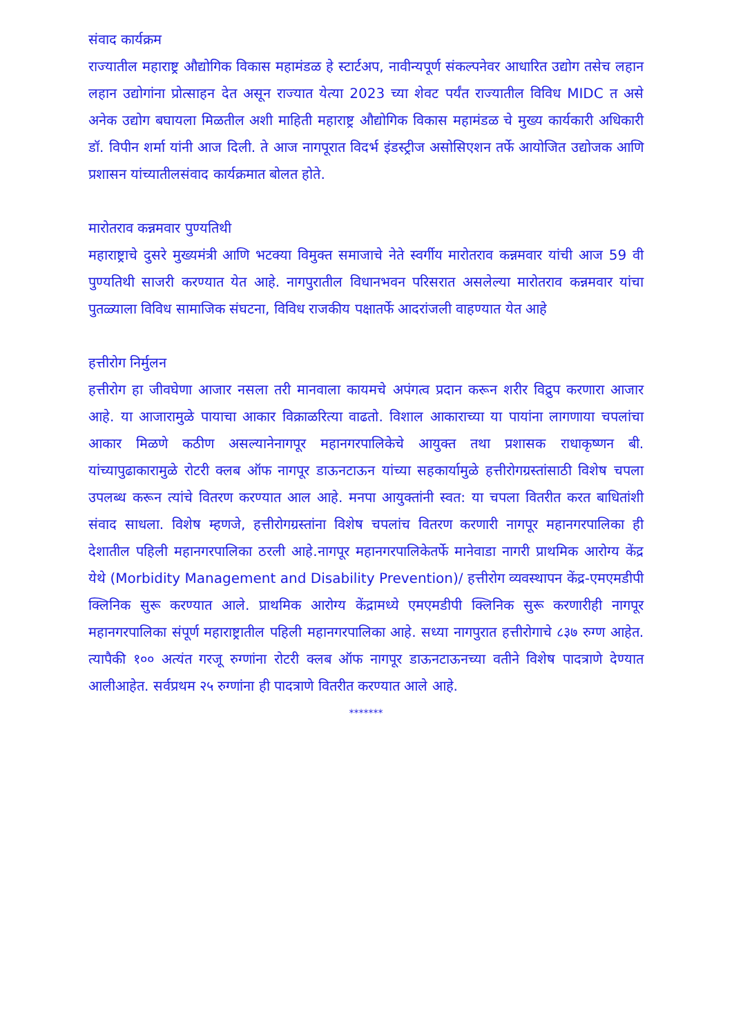संवाद कार्यक्रम
राज्यातील महाराष्ट्र औद्योगिक विकास महामंडळ हे स्टार्टअप, नावीन्यपूर्ण संकल्पनेवर आधारित उद्योग तसेच लहान लहान उद्योगांना प्रोत्साहन देत असून राज्यात येत्या 2023 च्या शेवट पर्यंत राज्यातील विविध MIDC त असे अनेक उद्योग बघायला मिळतील अशी माहिती महाराष्ट्र औद्योगिक विकास महामंडळ चे मुख्य कार्यकारी अधिकारी डॉ. विपीन शर्मा यांनी आज दिली. ते आज नागपूरात विदर्भ इंडस्ट्रीज असोसिएशन तर्फे आयोजित उद्योजक आणि प्रशासन यांच्यातीलसंवाद कार्यक्रमात बोलत होते.
मारोतराव कन्नमवार पुण्यतिथी
महाराष्ट्राचे दुसरे मुख्यमंत्री आणि भटक्या विमुक्त समाजाचे नेते स्वर्गीय मारोतराव कन्नमवार यांची आज 59 वी पुण्यतिथी साजरी करण्यात येत आहे. नागपुरातील विधानभवन परिसरात असलेल्या मारोतराव कन्नमवार यांचा पुतळ्याला विविध सामाजिक संघटना, विविध राजकीय पक्षातर्फे आदरांजली वाहण्यात येत आहे
हत्तीरोग निर्मुलन
हत्तीरोग हा जीवघेणा आजार नसला तरी मानवाला कायमचे अपंगत्व प्रदान करून शरीर विद्रुप करणारा आजार आहे. या आजारामुळे पायाचा आकार विक्राळरित्या वाढतो. विशाल आकाराच्या या पायांना लागणाया चपलांचा आकार मिळणे कठीण असल्यानेनागपूर महानगरपालिकेचे आयुक्त तथा प्रशासक राधाकृष्णन बी. यांच्यापुढाकारामुळे रोटरी क्लब ऑफ नागपूर डाऊनटाऊन यांच्या सहकार्यामुळे हत्तीरोगग्रस्तांसाठी विशेष चपला उपलब्ध करून त्यांचे वितरण करण्यात आल आहे. मनपा आयुक्तांनी स्वत: या चपला वितरीत करत बाधितांशी संवाद साधला. विशेष म्हणजे, हत्तीरोगग्रस्तांना विशेष चपलांच वितरण करणारी नागपूर महानगरपालिका ही देशातील पहिली महानगरपालिका ठरली आहे.नागपूर महानगरपालिकेतर्फे मानेवाडा नागरी प्राथमिक आरोग्य केंद्र येथे (Morbidity Management and Disability Prevention)/ हत्तीरोग व्यवस्थापन केंद्र-एमएमडीपी क्लिनिक सुरू करण्यात आले. प्राथमिक आरोग्य केंद्रामध्ये एमएमडीपी क्लिनिक सुरू करणारीही नागपूर महानगरपालिका संपूर्ण महाराष्ट्रातील पहिली महानगरपालिका आहे. सध्या नागपुरात हत्तीरोगाचे ८३७ रुग्ण आहेत. त्यापैकी १०० अत्यंत गरजू रुग्णांना रोटरी क्लब ऑफ नागपूर डाऊनटाऊनच्या वतीने विशेष पादत्राणे देण्यात आलीआहेत. सर्वप्रथम २५ रुग्णांना ही पादत्राणे वितरीत करण्यात आले आहे.
*******